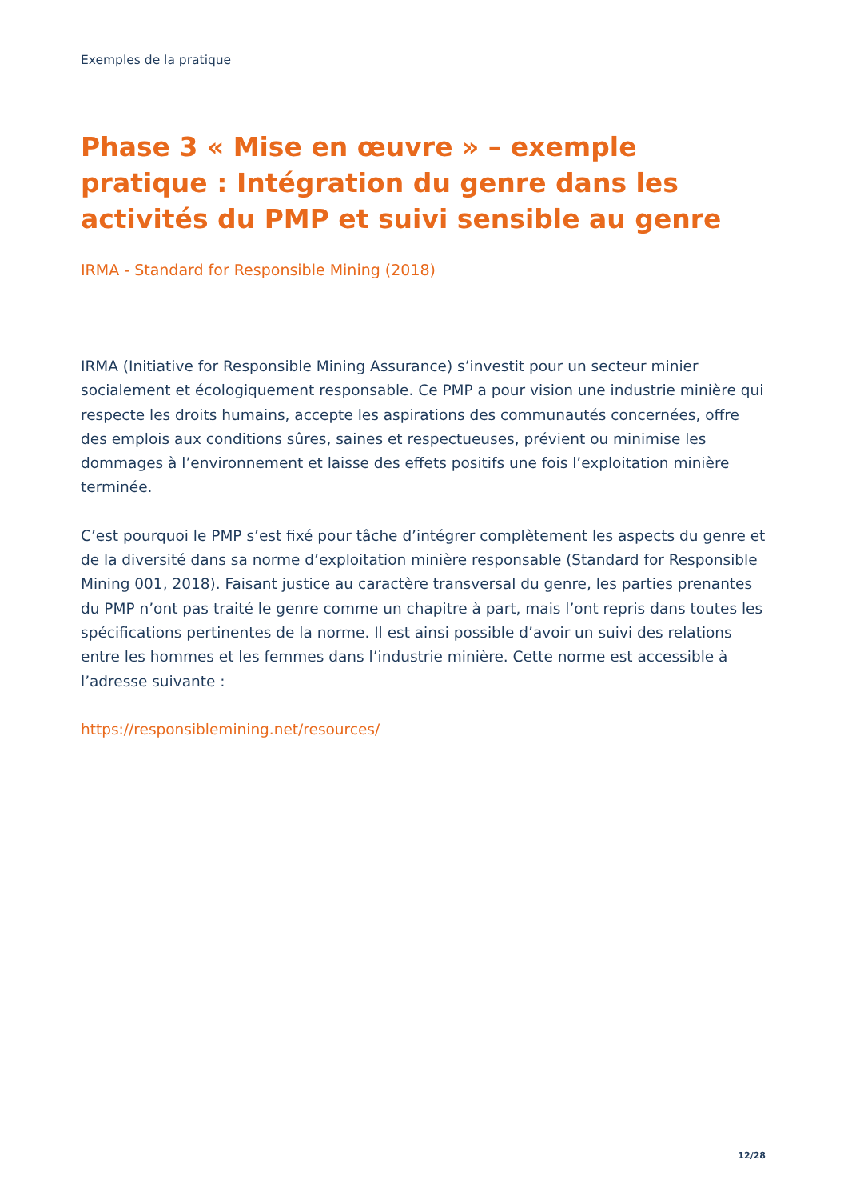Exemples de la pratique
Phase 3 « Mise en œuvre » – exemple pratique : Intégration du genre dans les activités du PMP et suivi sensible au genre
IRMA - Standard for Responsible Mining (2018)
IRMA (Initiative for Responsible Mining Assurance) s’investit pour un secteur minier socialement et écologiquement responsable. Ce PMP a pour vision une industrie minière qui respecte les droits humains, accepte les aspirations des communautés concernées, offre des emplois aux conditions sûres, saines et respectueuses, prévient ou minimise les dommages à l’environnement et laisse des effets positifs une fois l’exploitation minière terminée.
C’est pourquoi le PMP s’est fixé pour tâche d’intégrer complètement les aspects du genre et de la diversité dans sa norme d’exploitation minière responsable (Standard for Responsible Mining 001, 2018). Faisant justice au caractère transversal du genre, les parties prenantes du PMP n’ont pas traité le genre comme un chapitre à part, mais l’ont repris dans toutes les spécifications pertinentes de la norme. Il est ainsi possible d’avoir un suivi des relations entre les hommes et les femmes dans l’industrie minière. Cette norme est accessible à l’adresse suivante :
https://responsiblemining.net/resources/
12/28